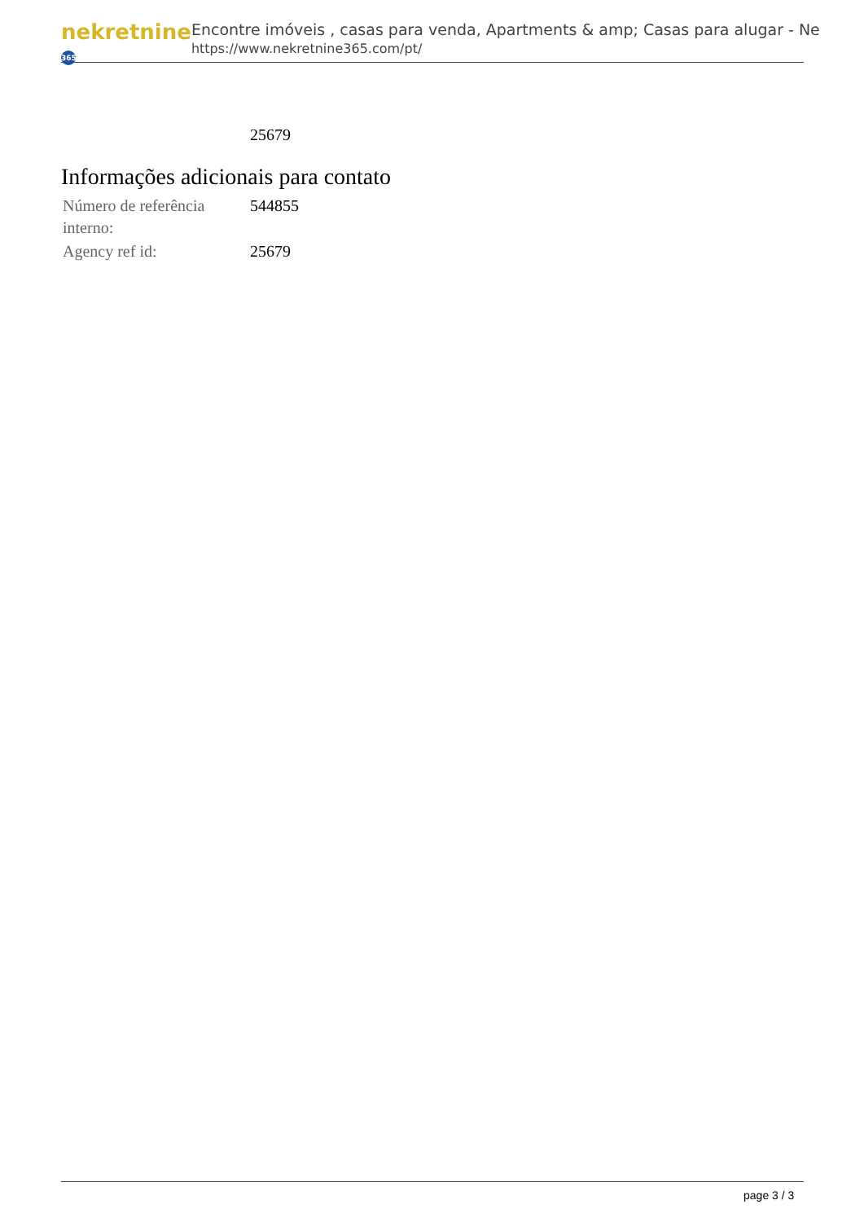nekretnine 365
Encontre imóveis , casas para venda, Apartments & amp; Casas para alugar - Ne
https://www.nekretnine365.com/pt/
| | 25679 |
Informações adicionais para contato
| Número de referência interno: | 544855 |
| Agency ref id: | 25679 |
page 3 / 3